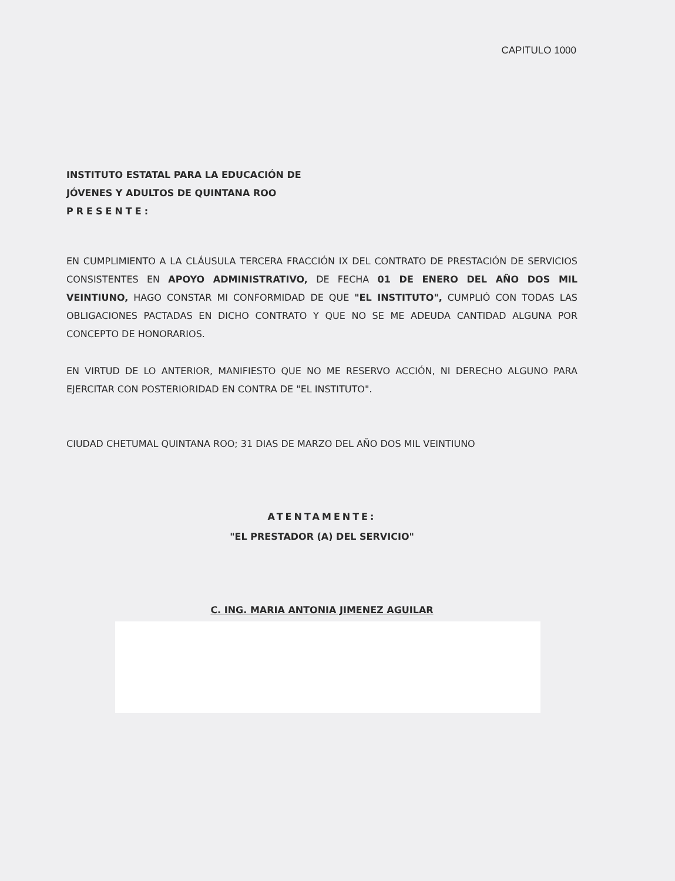CAPITULO 1000
INSTITUTO ESTATAL PARA LA EDUCACIÓN DE
JÓVENES Y ADULTOS DE QUINTANA ROO
PRESENTE:
EN CUMPLIMIENTO A LA CLÁUSULA TERCERA FRACCIÓN IX DEL CONTRATO DE PRESTACIÓN DE SERVICIOS CONSISTENTES EN APOYO ADMINISTRATIVO, DE FECHA 01 DE ENERO DEL AÑO DOS MIL VEINTIUNO, HAGO CONSTAR MI CONFORMIDAD DE QUE "EL INSTITUTO", CUMPLIÓ CON TODAS LAS OBLIGACIONES PACTADAS EN DICHO CONTRATO Y QUE NO SE ME ADEUDA CANTIDAD ALGUNA POR CONCEPTO DE HONORARIOS.
EN VIRTUD DE LO ANTERIOR, MANIFIESTO QUE NO ME RESERVO ACCIÓN, NI DERECHO ALGUNO PARA EJERCITAR CON POSTERIORIDAD EN CONTRA DE "EL INSTITUTO".
CIUDAD CHETUMAL QUINTANA ROO; 31 DIAS DE MARZO DEL AÑO DOS MIL VEINTIUNO
ATENTAMENTE:
"EL PRESTADOR (A) DEL SERVICIO"
C. ING. MARIA ANTONIA JIMENEZ AGUILAR